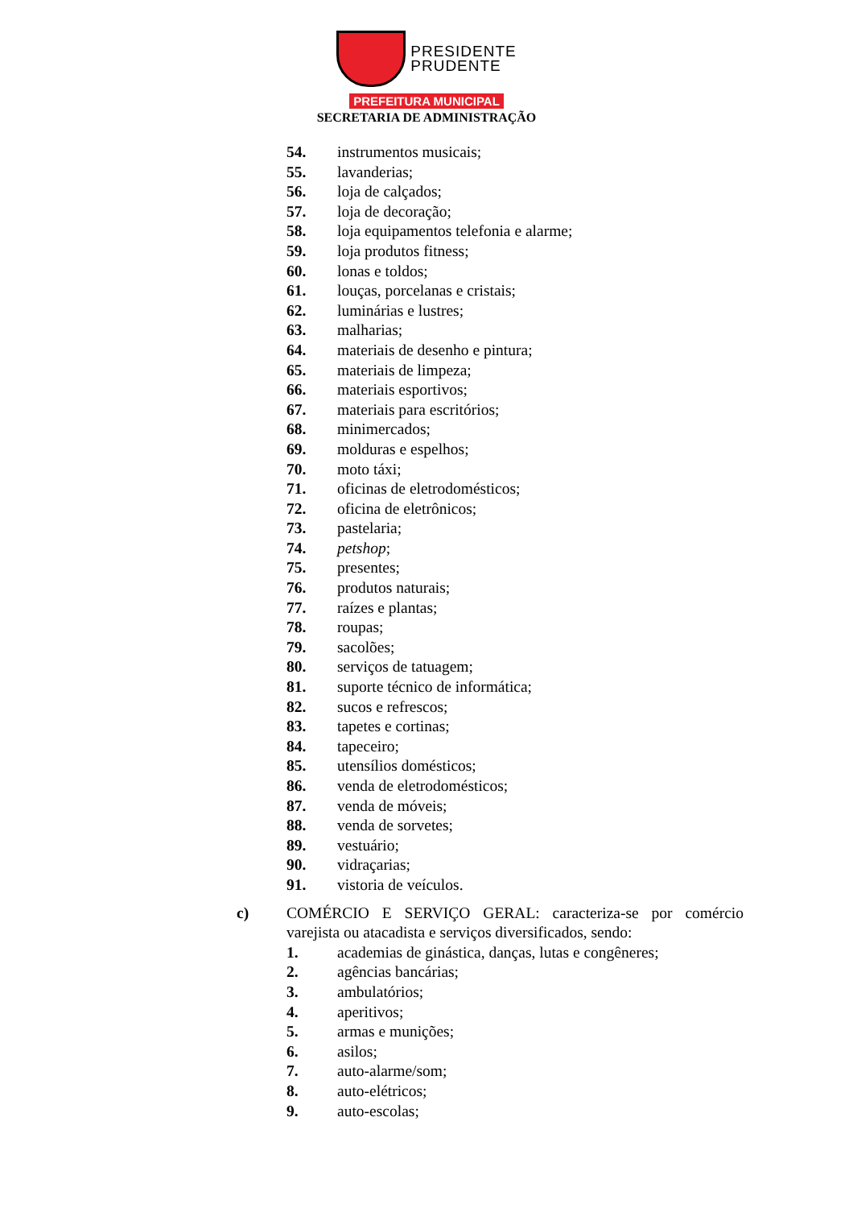PRESIDENTE
PRUDENTE
PREFEITURA MUNICIPAL
SECRETARIA DE ADMINISTRAÇÃO
54. instrumentos musicais;
55. lavanderias;
56. loja de calçados;
57. loja de decoração;
58. loja equipamentos telefonia e alarme;
59. loja produtos fitness;
60. lonas e toldos;
61. louças, porcelanas e cristais;
62. luminárias e lustres;
63. malharias;
64. materiais de desenho e pintura;
65. materiais de limpeza;
66. materiais esportivos;
67. materiais para escritórios;
68. minimercados;
69. molduras e espelhos;
70. moto táxi;
71. oficinas de eletrodomésticos;
72. oficina de eletrônicos;
73. pastelaria;
74. petshop;
75. presentes;
76. produtos naturais;
77. raízes e plantas;
78. roupas;
79. sacolões;
80. serviços de tatuagem;
81. suporte técnico de informática;
82. sucos e refrescos;
83. tapetes e cortinas;
84. tapeceiro;
85. utensílios domésticos;
86. venda de eletrodomésticos;
87. venda de móveis;
88. venda de sorvetes;
89. vestuário;
90. vidraçarias;
91. vistoria de veículos.
c) COMÉRCIO E SERVIÇO GERAL: caracteriza-se por comércio varejista ou atacadista e serviços diversificados, sendo:
1. academias de ginástica, danças, lutas e congêneres;
2. agências bancárias;
3. ambulatórios;
4. aperitivos;
5. armas e munições;
6. asilos;
7. auto-alarme/som;
8. auto-elétricos;
9. auto-escolas;